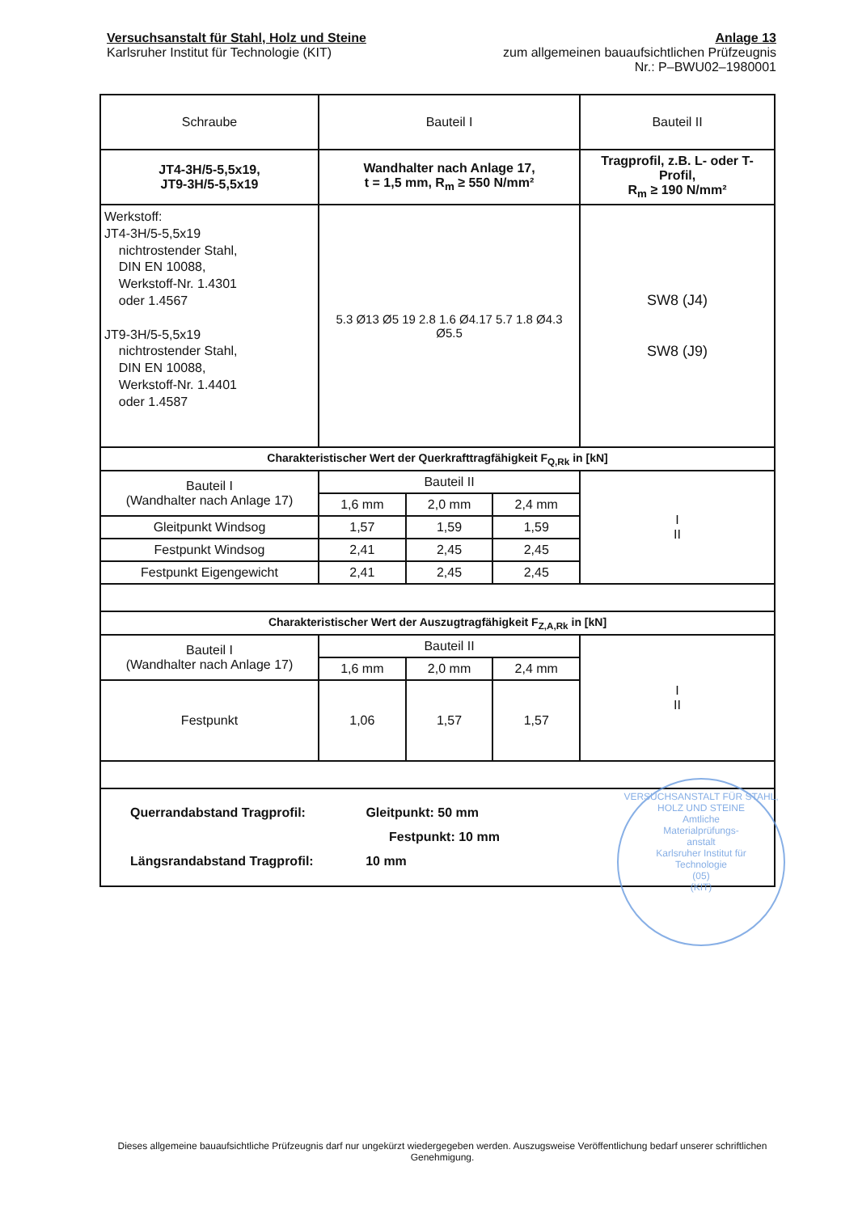Versuchsanstalt für Stahl, Holz und Steine
Karlsruher Institut für Technologie (KIT)
Anlage 13
zum allgemeinen bauaufsichtlichen Prüfzeugnis
Nr.: P–BWU02–1980001
| Schraube | Bauteil I | | | Bauteil II |
| JT4-3H/5-5,5x19, JT9-3H/5-5,5x19 | Wandhalter nach Anlage 17, t = 1,5 mm, R<sub>m</sub> ≥ 550 N/mm² | | | Tragprofil, z.B. L- oder T-Profil, R<sub>m</sub> ≥ 190 N/mm² |
| Werkstoff: JT4-3H/5-5,5x19 nichtrostender Stahl, DIN EN 10088, Werkstoff-Nr. 1.4301 oder 1.4567 JT9-3H/5-5,5x19 nichtrostender Stahl, DIN EN 10088, Werkstoff-Nr. 1.4401 oder 1.4587 | 5.3 Ø13 Ø5 19 2.8 1.6 Ø4.17 5.7 1.8 Ø4.3 Ø5.5 | | | SW8 (J4) SW8 (J9) |
| Charakteristischer Wert der Querkrafttragfähigkeit F<sub>Q,Rk</sub> in [kN] | | | | |
| Bauteil I (Wandhalter nach Anlage 17) | Bauteil II | | | I II |
| | 1,6 mm | 2,0 mm | 2,4 mm | |
| Gleitpunkt Windsog | 1,57 | 1,59 | 1,59 | |
| Festpunkt Windsog | 2,41 | 2,45 | 2,45 | |
| Festpunkt Eigengewicht | 2,41 | 2,45 | 2,45 | |
| Charakteristischer Wert der Auszugtragfähigkeit F<sub>Z,A,Rk</sub> in [kN] | | | | |
| Bauteil I (Wandhalter nach Anlage 17) | Bauteil II | | | I II |
| | 1,6 mm | 2,0 mm | 2,4 mm | |
| Festpunkt | 1,06 | 1,57 | 1,57 | |
| Querrandabstand Tragprofil: Gleitpunkt: 50 mm Festpunkt: 10 mm Längsrandabstand Tragprofil: 10 mm | | | | |
VERSUCHSANSTALT FÜR STAHL, HOLZ UND STEINE
Amtliche
Materialprüfungs-
anstalt
Karlsruher Institut für
Technologie
(05)
(KIT)
Dieses allgemeine bauaufsichtliche Prüfzeugnis darf nur ungekürzt wiedergegeben werden. Auszugsweise Veröffentlichung bedarf unserer schriftlichen Genehmigung.